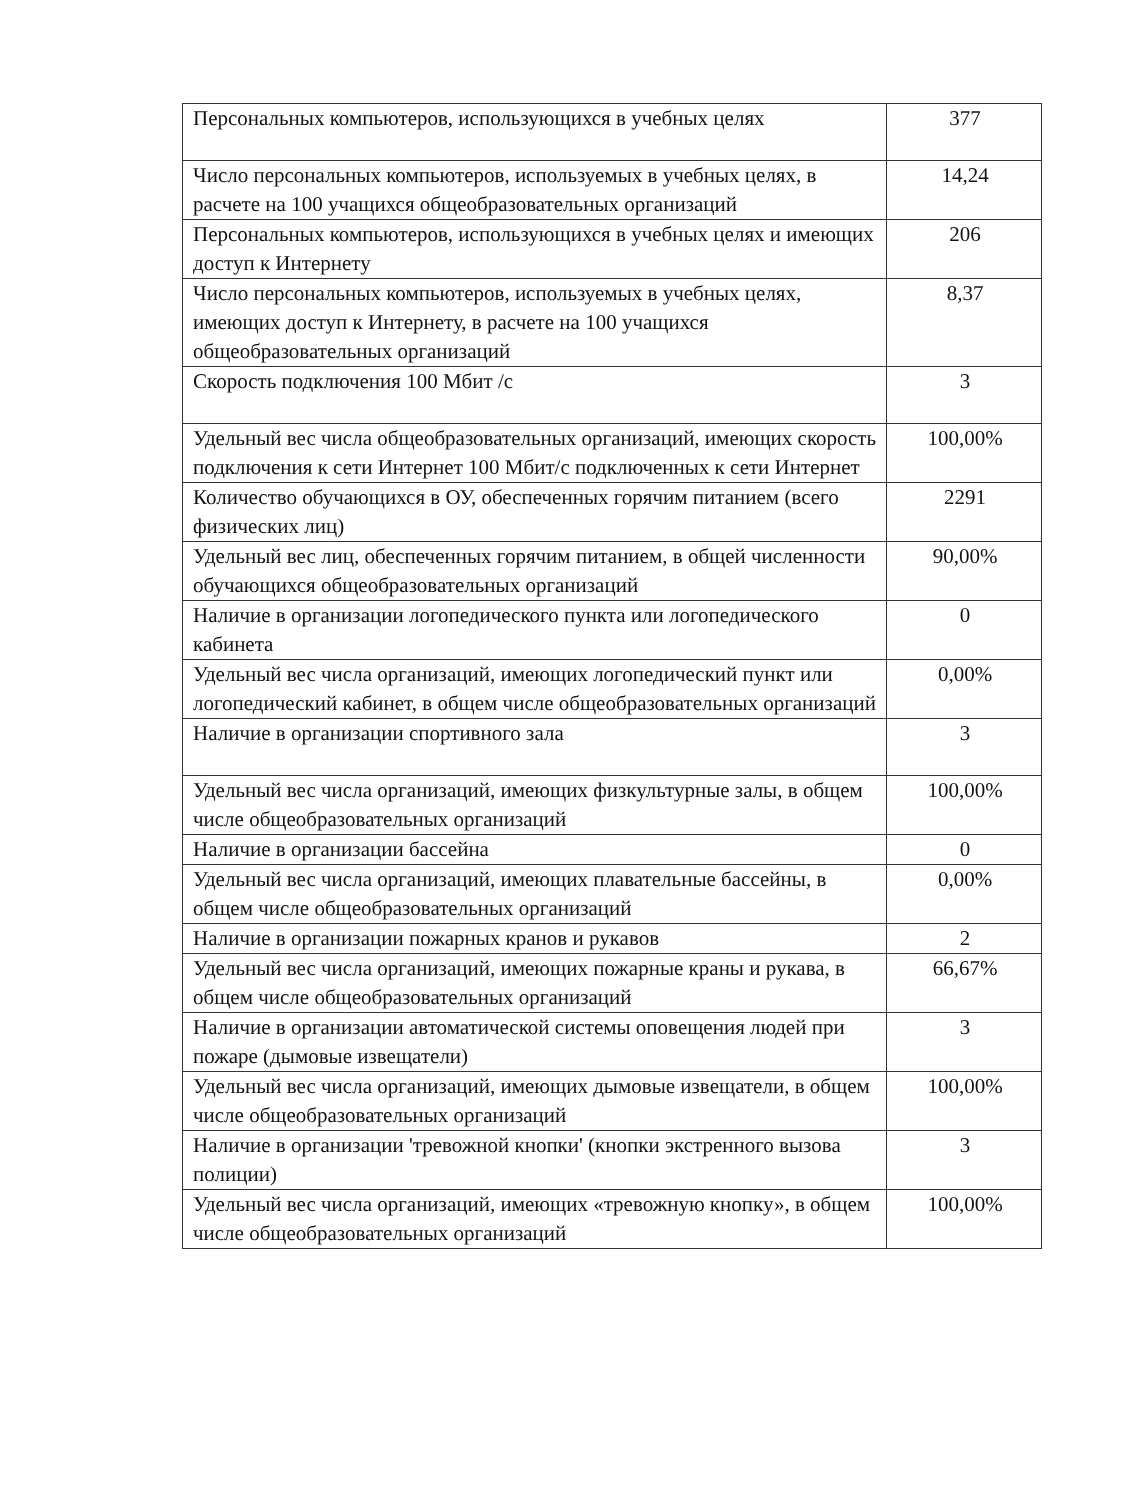| Персональных компьютеров, использующихся в учебных целях | 377 |
| Число персональных компьютеров, используемых в учебных целях, в расчете на 100 учащихся общеобразовательных организаций | 14,24 |
| Персональных компьютеров, использующихся в учебных целях и имеющих доступ к Интернету | 206 |
| Число персональных компьютеров, используемых в учебных целях, имеющих доступ к Интернету, в расчете на 100 учащихся общеобразовательных организаций | 8,37 |
| Скорость подключения 100 Мбит /с | 3 |
| Удельный вес числа общеобразовательных организаций, имеющих скорость подключения к сети Интернет 100 Мбит/с подключенных к сети Интернет | 100,00% |
| Количество обучающихся в ОУ, обеспеченных горячим питанием (всего физических лиц) | 2291 |
| Удельный вес лиц, обеспеченных горячим питанием, в общей численности обучающихся общеобразовательных организаций | 90,00% |
| Наличие в организации логопедического пункта или логопедического кабинета | 0 |
| Удельный вес числа организаций, имеющих логопедический пункт или логопедический кабинет, в общем числе общеобразовательных организаций | 0,00% |
| Наличие в организации спортивного зала | 3 |
| Удельный вес числа организаций, имеющих физкультурные залы, в общем числе общеобразовательных организаций | 100,00% |
| Наличие в организации бассейна | 0 |
| Удельный вес числа организаций, имеющих плавательные бассейны, в общем числе общеобразовательных организаций | 0,00% |
| Наличие в организации пожарных кранов и рукавов | 2 |
| Удельный вес числа организаций, имеющих пожарные краны и рукава, в общем числе общеобразовательных организаций | 66,67% |
| Наличие в организации автоматической системы оповещения людей при пожаре (дымовые извещатели) | 3 |
| Удельный вес числа организаций, имеющих дымовые извещатели, в общем числе общеобразовательных организаций | 100,00% |
| Наличие в организации 'тревожной кнопки' (кнопки экстренного вызова полиции) | 3 |
| Удельный вес числа организаций, имеющих «тревожную кнопку», в общем числе общеобразовательных организаций | 100,00% |